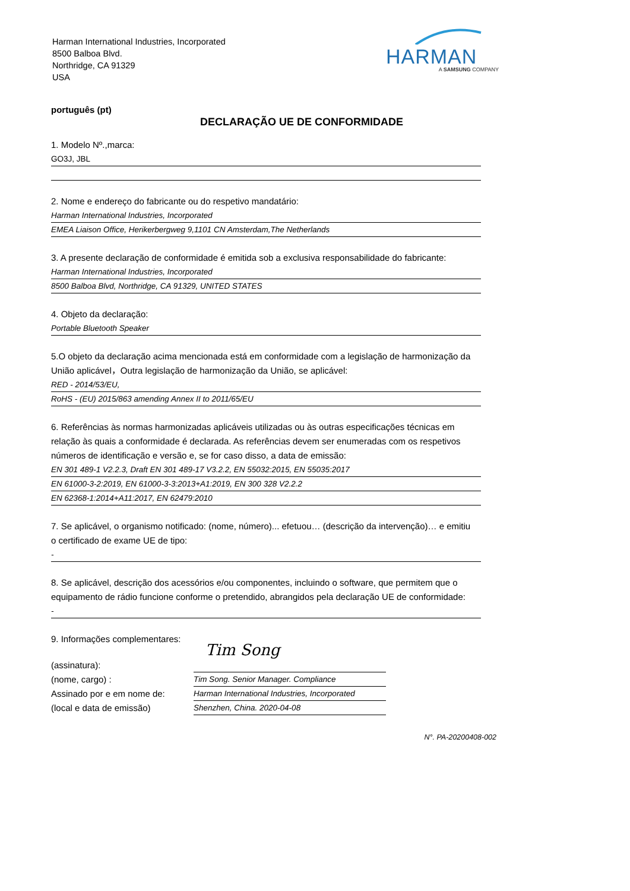Harman International Industries, Incorporated
8500 Balboa Blvd.
Northridge, CA 91329
USA
HARMAN
A SAMSUNG COMPANY
português (pt)
DECLARAÇÃO UE DE CONFORMIDADE
1. Modelo Nº.,marca:
GO3J, JBL
2. Nome e endereço do fabricante ou do respetivo mandatário:
Harman International Industries, Incorporated
EMEA Liaison Office, Herikerbergweg 9,1101 CN Amsterdam,The Netherlands
3. A presente declaração de conformidade é emitida sob a exclusiva responsabilidade do fabricante:
Harman International Industries, Incorporated
8500 Balboa Blvd, Northridge, CA 91329, UNITED STATES
4. Objeto da declaração:
Portable Bluetooth Speaker
5.O objeto da declaração acima mencionada está em conformidade com a legislação de harmonização da
União aplicável，Outra legislação de harmonização da União, se aplicável:
RED - 2014/53/EU,
RoHS - (EU) 2015/863 amending Annex II to 2011/65/EU
6. Referências às normas harmonizadas aplicáveis utilizadas ou às outras especificações técnicas em
relação às quais a conformidade é declarada. As referências devem ser enumeradas com os respetivos
números de identificação e versão e, se for caso disso, a data de emissão:
EN 301 489-1 V2.2.3, Draft EN 301 489-17 V3.2.2, EN 55032:2015, EN 55035:2017
EN 61000-3-2:2019, EN 61000-3-3:2013+A1:2019, EN 300 328 V2.2.2
EN 62368-1:2014+A11:2017, EN 62479:2010
7. Se aplicável, o organismo notificado: (nome, número)... efetuou… (descrição da intervenção)… e emitiu
o certificado de exame UE de tipo:
-
8. Se aplicável, descrição dos acessórios e/ou componentes, incluindo o software, que permitem que o
equipamento de rádio funcione conforme o pretendido, abrangidos pela declaração UE de conformidade:
-
9. Informações complementares:
(assinatura):
(nome, cargo) :
Assinado por e em nome de:
(local e data de emissão)
Tim Song
Tim Song. Senior Manager. Compliance
Harman International Industries, Incorporated
Shenzhen, China. 2020-04-08
N°. PA-20200408-002